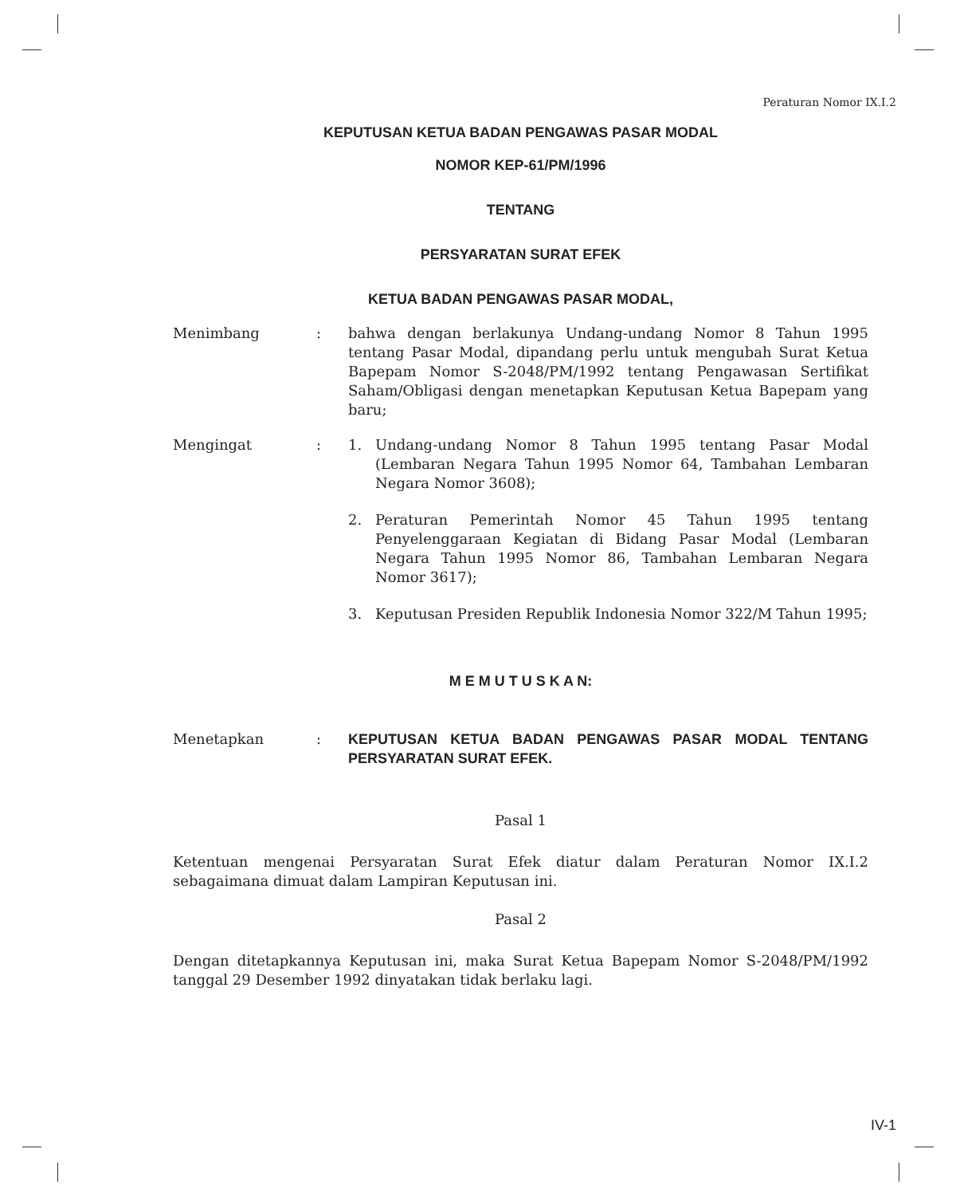Peraturan Nomor IX.I.2
KEPUTUSAN KETUA BADAN PENGAWAS PASAR MODAL
NOMOR KEP-61/PM/1996
TENTANG
PERSYARATAN SURAT EFEK
KETUA BADAN PENGAWAS PASAR MODAL,
Menimbang : bahwa dengan berlakunya Undang-undang Nomor 8 Tahun 1995 tentang Pasar Modal, dipandang perlu untuk mengubah Surat Ketua Bapepam Nomor S-2048/PM/1992 tentang Pengawasan Sertifikat Saham/Obligasi dengan menetapkan Keputusan Ketua Bapepam yang baru;
Mengingat : 1. Undang-undang Nomor 8 Tahun 1995 tentang Pasar Modal (Lembaran Negara Tahun 1995 Nomor 64, Tambahan Lembaran Negara Nomor 3608);
2. Peraturan Pemerintah Nomor 45 Tahun 1995 tentang Penyelenggaraan Kegiatan di Bidang Pasar Modal (Lembaran Negara Tahun 1995 Nomor 86, Tambahan Lembaran Negara Nomor 3617);
3. Keputusan Presiden Republik Indonesia Nomor 322/M Tahun 1995;
M E M U T U S K A N:
Menetapkan : KEPUTUSAN KETUA BADAN PENGAWAS PASAR MODAL TENTANG PERSYARATAN SURAT EFEK.
Pasal 1
Ketentuan mengenai Persyaratan Surat Efek diatur dalam Peraturan Nomor IX.I.2 sebagaimana dimuat dalam Lampiran Keputusan ini.
Pasal 2
Dengan ditetapkannya Keputusan ini, maka Surat Ketua Bapepam Nomor S-2048/PM/1992 tanggal 29 Desember 1992 dinyatakan tidak berlaku lagi.
IV-1